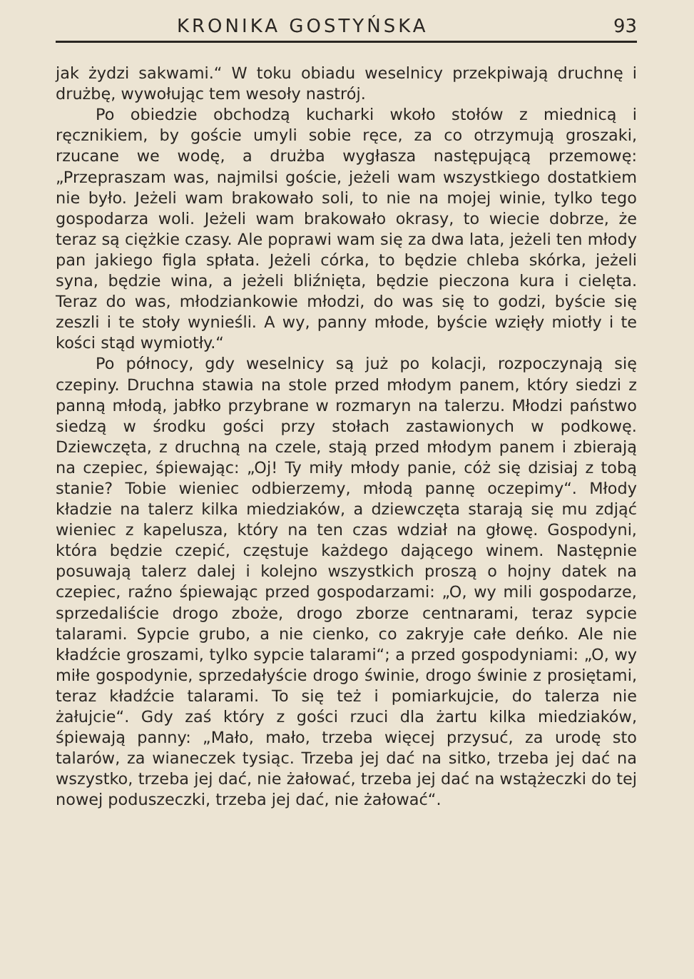KRONIKA GOSTYŃSKA 93
jak żydzi sakwami.“ W toku obiadu weselnicy przekpiwają druchnę i drużbę, wywołując tem wesoły nastrój.
Po obiedzie obchodzą kucharki wkoło stołów z miednicą i ręcznikiem, by goście umyli sobie ręce, za co otrzymują groszaki, rzucane we wodę, a drużba wygłasza następującą przemowę: „Przepraszam was, najmilsi goście, jeżeli wam wszystkiego dostatkiem nie było. Jeżeli wam brakowało soli, to nie na mojej winie, tylko tego gospodarza woli. Jeżeli wam brakowało okrasy, to wiecie dobrze, że teraz są ciężkie czasy. Ale poprawi wam się za dwa lata, jeżeli ten młody pan jakiego figla spłata. Jeżeli córka, to będzie chleba skórka, jeżeli syna, będzie wina, a jeżeli bliźnięta, będzie pieczona kura i cielęta. Teraz do was, młodziankowie młodzi, do was się to godzi, byście się zeszli i te stoły wynieśli. A wy, panny młode, byście wzięły miotły i te kości stąd wymiotły.“
Po północy, gdy weselnicy są już po kolacji, rozpoczynają się czepiny. Druchna stawia na stole przed młodym panem, który siedzi z panną młodą, jabłko przybrane w rozmaryn na talerzu. Młodzi państwo siedzą w środku gości przy stołach zastawionych w podkowę. Dziewczęta, z druchną na czele, stają przed młodym panem i zbierają na czepiec, śpiewając: „Oj! Ty miły młody panie, cóż się dzisiaj z tobą stanie? Tobie wieniec odbierzemy, młodą pannę oczepimy“. Młody kładzie na talerz kilka miedziaków, a dziewczęta starają się mu zdjąć wieniec z kapelusza, który na ten czas wdział na głowę. Gospodyni, która będzie czepić, częstuje każdego dającego winem. Następnie posuwają talerz dalej i kolejno wszystkich proszą o hojny datek na czepiec, raźno śpiewając przed gospodarzami: „O, wy mili gospodarze, sprzedaliście drogo zboże, drogo zborze centnarami, teraz sypcie talarami. Sypcie grubo, a nie cienko, co zakryje całe deńko. Ale nie kładźcie groszami, tylko sypcie talarami“; a przed gospodyniami: „O, wy miłe gospodynie, sprzedałyście drogo świnie, drogo świnie z prosiętami, teraz kładźcie talarami. To się też i pomiarkujcie, do talerza nie żałujcie“. Gdy zaś który z gości rzuci dla żartu kilka miedziaków, śpiewają panny: „Mało, mało, trzeba więcej przysuć, za urodę sto talarów, za wianeczek tysiąc. Trzeba jej dać na sitko, trzeba jej dać na wszystko, trzeba jej dać, nie żałować, trzeba jej dać na wstążeczki do tej nowej poduszeczki, trzeba jej dać, nie żałować“.